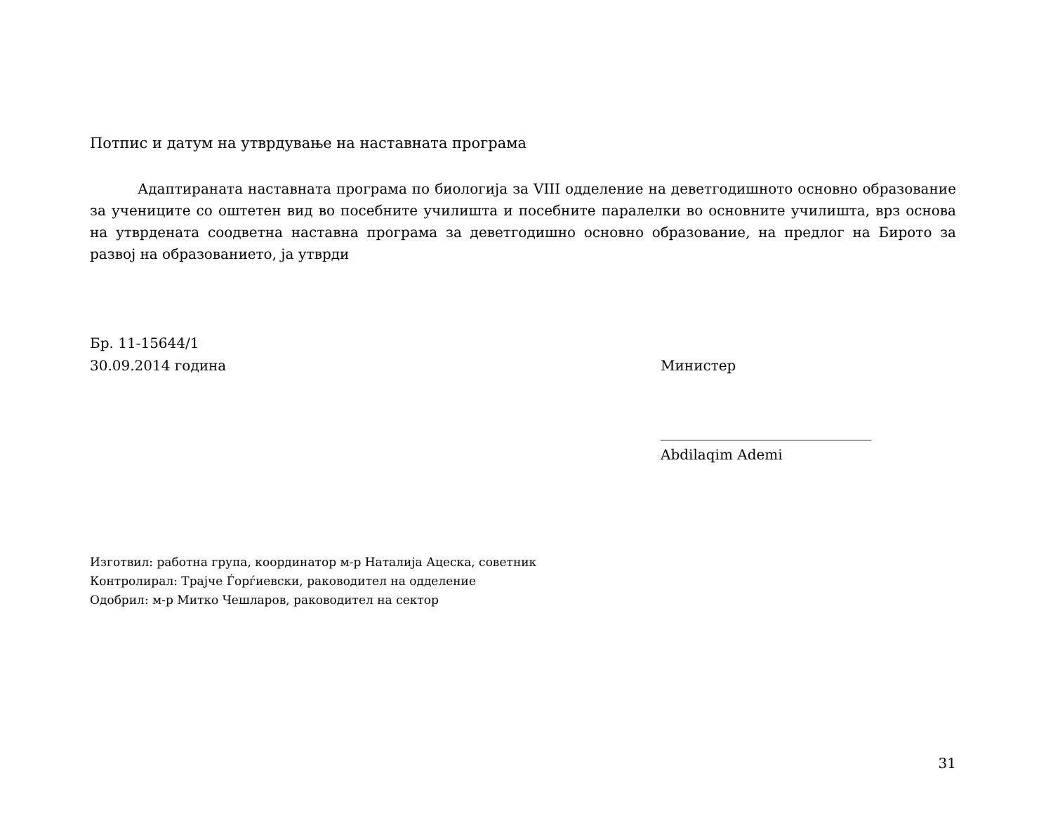Потпис и датум на утврдување на наставната програма
Адаптираната наставната програма по биологија за VIII одделение на деветгодишното основно образование за учениците со оштетен вид во посебните училишта и посебните паралелки во основните училишта, врз основа на утврдената соодветна наставна програма за деветгодишно основно образование, на предлог на Бирото за развој на образованието, ја утврди
Бр. 11-15644/1
30.09.2014 година Министер
______________________________
Abdilaqim Ademi
Изготвил: работна група, координатор м-р Наталија Ацеска, советник
Контролирал: Трајче Ѓорѓиевски, раководител на одделение
Одобрил: м-р Митко Чешларов, раководител на сектор
31